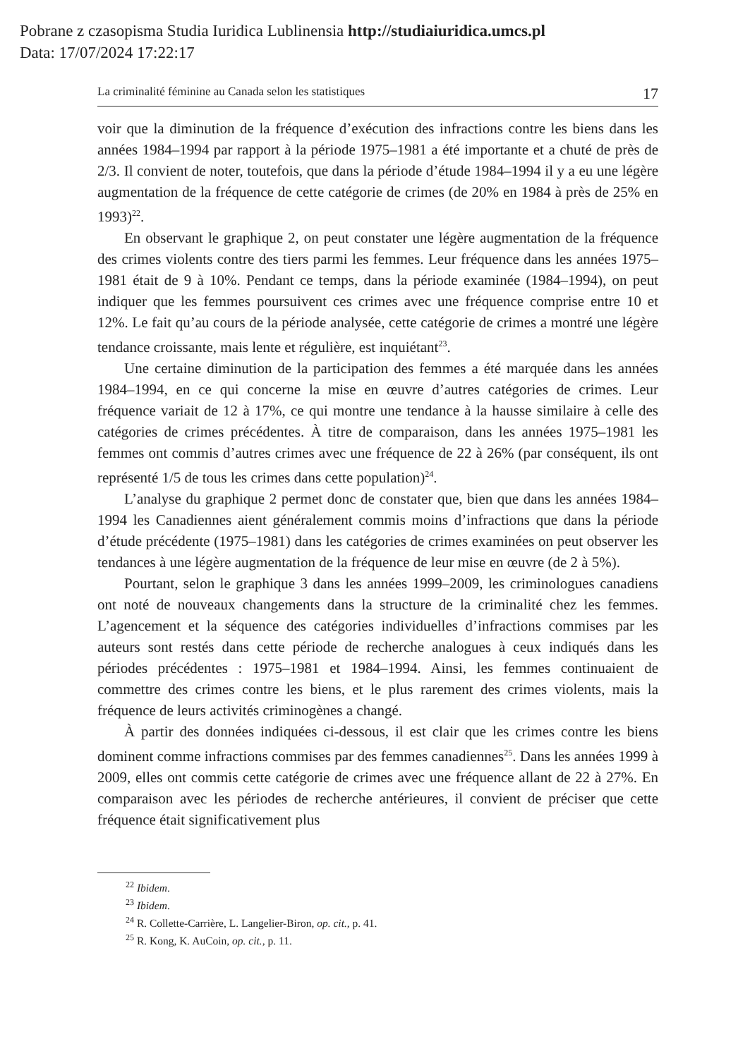Pobrane z czasopisma Studia Iuridica Lublinensia http://studiaiuridica.umcs.pl
Data: 17/07/2024 17:22:17
La criminalité féminine au Canada selon les statistiques 17
voir que la diminution de la fréquence d’exécution des infractions contre les biens dans les années 1984–1994 par rapport à la période 1975–1981 a été importante et a chuté de près de 2/3. Il convient de noter, toutefois, que dans la période d’étude 1984–1994 il y a eu une légère augmentation de la fréquence de cette catégorie de crimes (de 20% en 1984 à près de 25% en 1993)<sup>22</sup>.
En observant le graphique 2, on peut constater une légère augmentation de la fréquence des crimes violents contre des tiers parmi les femmes. Leur fréquence dans les années 1975–1981 était de 9 à 10%. Pendant ce temps, dans la période examinée (1984–1994), on peut indiquer que les femmes poursuivent ces crimes avec une fréquence comprise entre 10 et 12%. Le fait qu’au cours de la période analysée, cette catégorie de crimes a montré une légère tendance croissante, mais lente et régulière, est inquiétant<sup>23</sup>.
Une certaine diminution de la participation des femmes a été marquée dans les années 1984–1994, en ce qui concerne la mise en œuvre d’autres catégories de crimes. Leur fréquence variait de 12 à 17%, ce qui montre une tendance à la hausse similaire à celle des catégories de crimes précédentes. À titre de comparaison, dans les années 1975–1981 les femmes ont commis d’autres crimes avec une fréquence de 22 à 26% (par conséquent, ils ont représenté 1/5 de tous les crimes dans cette population)<sup>24</sup>.
L’analyse du graphique 2 permet donc de constater que, bien que dans les années 1984–1994 les Canadiennes aient généralement commis moins d’infractions que dans la période d’étude précédente (1975–1981) dans les catégories de crimes examinées on peut observer les tendances à une légère augmentation de la fréquence de leur mise en œuvre (de 2 à 5%).
Pourtant, selon le graphique 3 dans les années 1999–2009, les criminologues canadiens ont noté de nouveaux changements dans la structure de la criminalité chez les femmes. L’agencement et la séquence des catégories individuelles d’infractions commises par les auteurs sont restés dans cette période de recherche analogues à ceux indiqués dans les périodes précédentes : 1975–1981 et 1984–1994. Ainsi, les femmes continuaient de commettre des crimes contre les biens, et le plus rarement des crimes violents, mais la fréquence de leurs activités criminogènes a changé.
À partir des données indiquées ci-dessous, il est clair que les crimes contre les biens dominent comme infractions commises par des femmes canadiennes<sup>25</sup>. Dans les années 1999 à 2009, elles ont commis cette catégorie de crimes avec une fréquence allant de 22 à 27%. En comparaison avec les périodes de recherche antérieures, il convient de préciser que cette fréquence était significativement plus
<sup>22</sup> Ibidem.
<sup>23</sup> Ibidem.
<sup>24</sup> R. Collette-Carrière, L. Langelier-Biron, op. cit., p. 41.
<sup>25</sup> R. Kong, K. AuCoin, op. cit., p. 11.